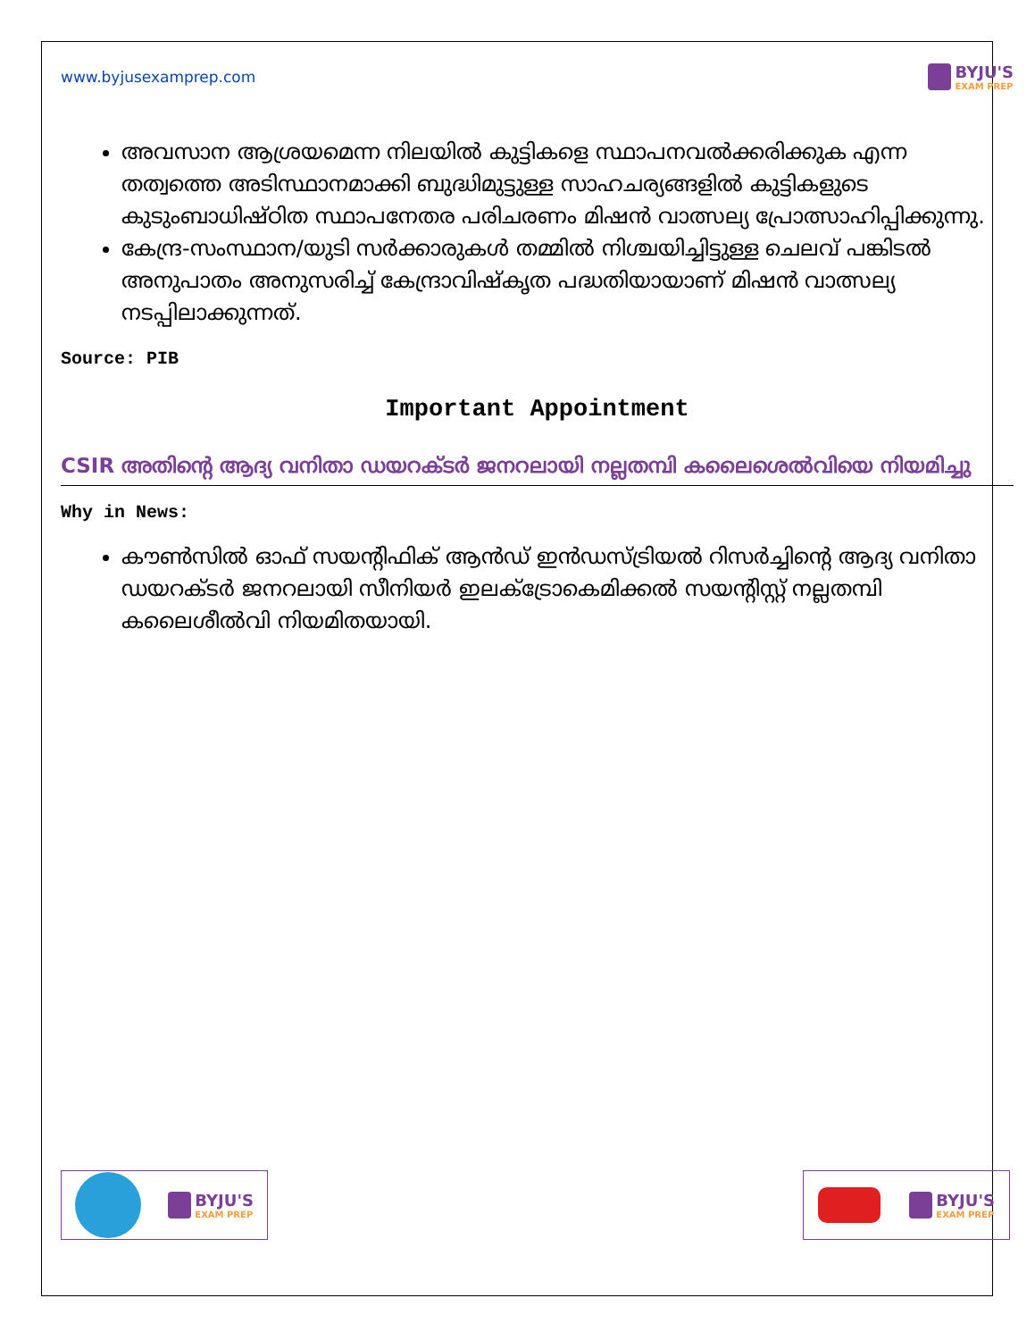www.byjusexamprep.com BYJU'S
EXAM PREP
അവസാന ആശ്രയമെന്ന നിലയിൽ കുട്ടികളെ സ്ഥാപനവൽക്കരിക്കുക എന്ന തത്വത്തെ അടിസ്ഥാനമാക്കി ബുദ്ധിമുട്ടുള്ള സാഹചര്യങ്ങളിൽ കുട്ടികളുടെ കുടുംബാധിഷ്ഠിത സ്ഥാപനേതര പരിചരണം മിഷൻ വാത്സല്യ പ്രോത്സാഹിപ്പിക്കുന്നു.
കേന്ദ്ര-സംസ്ഥാന/യുടി സർക്കാരുകൾ തമ്മിൽ നിശ്ചയിച്ചിട്ടുള്ള ചെലവ് പങ്കിടൽ അനുപാതം അനുസരിച്ച് കേന്ദ്രാവിഷ്കൃത പദ്ധതിയായാണ് മിഷൻ വാത്സല്യ നടപ്പിലാക്കുന്നത്.
Source: PIB
Important Appointment
CSIR അതിന്റെ ആദ്യ വനിതാ ഡയറക്ടർ ജനറലായി നല്ലതമ്പി കലൈശെൽവിയെ നിയമിച്ചു
Why in News:
കൗൺസിൽ ഓഫ് സയന്റിഫിക് ആൻഡ് ഇൻഡസ്ട്രിയൽ റിസർച്ചിന്റെ ആദ്യ വനിതാ ഡയറക്ടർ ജനറലായി സീനിയർ ഇലക്ട്രോകെമിക്കൽ സയന്റിസ്റ്റ് നല്ലതമ്പി കലൈശീൽവി നിയമിതയായി.
BYJU'S
EXAM PREP
BYJU'S
EXAM PREP